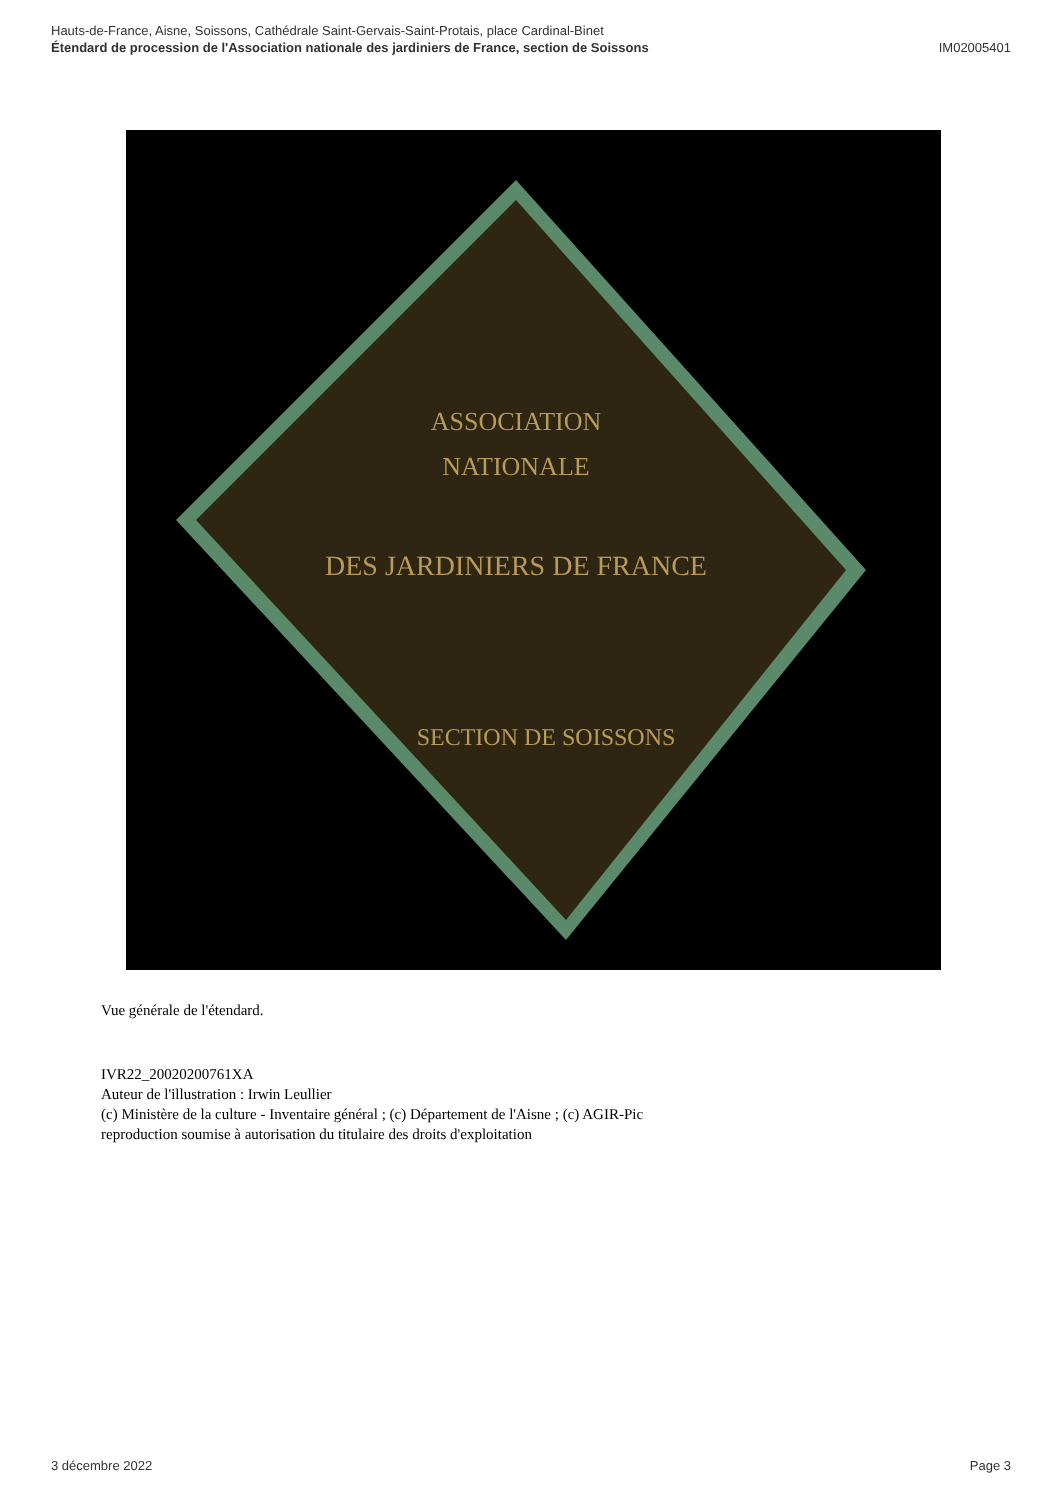Hauts-de-France, Aisne, Soissons, Cathédrale Saint-Gervais-Saint-Protais, place Cardinal-Binet
Étendard de procession de l'Association nationale des jardiniers de France, section de Soissons
IM02005401
ASSOCIATION
NATIONALE
DES JARDINIERS DE FRANCE
SECTION DE SOISSONS
Vue générale de l'étendard.
IVR22_20020200761XA
Auteur de l'illustration : Irwin Leullier
(c) Ministère de la culture - Inventaire général ; (c) Département de l'Aisne ; (c) AGIR-Pic
reproduction soumise à autorisation du titulaire des droits d'exploitation
3 décembre 2022 Page 3